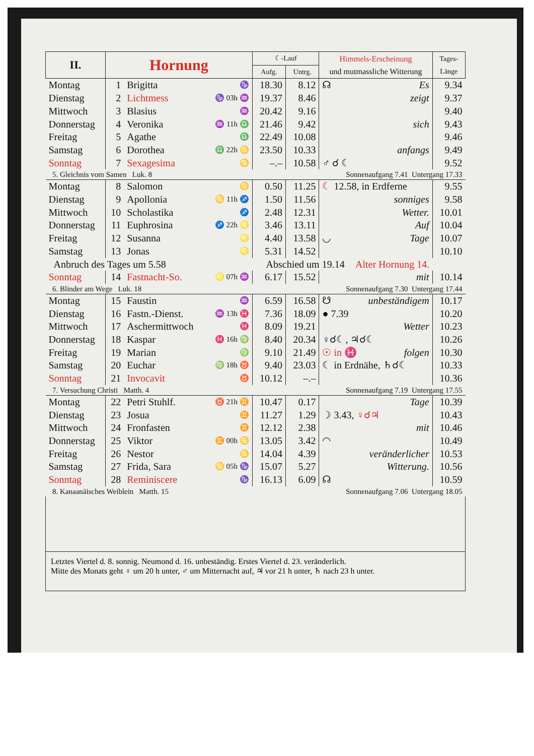| II. | Hornung | | | ☾-Lauf | | Himmels-Erscheinung und mutmassliche Witterung | Tages- Länge |
| --- | --- | --- | --- | --- | --- | --- | --- |
| | | | | Aufg. | Untrg. | | |
| Montag | 1 | Brigitta | ♑ | 18.30 | 8.12 | ☊ Es | 9.34 |
| Dienstag | 2 | Lichtmess | ♑ 03h ♒ | 19.37 | 8.46 | zeigt | 9.37 |
| Mittwoch | 3 | Blasius | ♒ | 20.42 | 9.16 | | 9.40 |
| Donnerstag | 4 | Veronika | ♒ 11h ♎ | 21.46 | 9.42 | sich | 9.43 |
| Freitag | 5 | Agathe | ♎ | 22.49 | 10.08 | | 9.46 |
| Samstag | 6 | Dorothea | ♎ 22h ♋ | 23.50 | 10.33 | anfangs | 9.49 |
| Sonntag | 7 | Sexagesima | ♋ | –.– | 10.58 | ♂ ☌ ☾ | 9.52 |
| 5. Gleichnis vom Samen Luk. 8 | | | | Sonnenaufgang 7.41 Untergang 17.33 | | | |
| Montag | 8 | Salomon | ♋ | 0.50 | 11.25 | ☾ 12.58, in Erdferne | 9.55 |
| Dienstag | 9 | Apollonia | ♋ 11h ♐ | 1.50 | 11.56 | sonniges | 9.58 |
| Mittwoch | 10 | Scholastika | ♐ | 2.48 | 12.31 | Wetter. | 10.01 |
| Donnerstag | 11 | Euphrosina | ♐ 22h ♌ | 3.46 | 13.11 | Auf | 10.04 |
| Freitag | 12 | Susanna | ♌ | 4.40 | 13.58 | ◡ Tage | 10.07 |
| Samstag | 13 | Jonas | ♌ | 5.31 | 14.52 | | 10.10 |
| Anbruch des Tages um 5.58 | | | | Abschied um 19.14 Alter Hornung 14. | | | |
| Sonntag | 14 | Fastnacht-So. | ♌ 07h ♒ | 6.17 | 15.52 | mit | 10.14 |
| 6. Blinder am Wege Luk. 18 | | | | Sonnenaufgang 7.30 Untergang 17.44 | | | |
| Montag | 15 | Faustin | ♒ | 6.59 | 16.58 | ☋ unbeständigem | 10.17 |
| Dienstag | 16 | Fastn.-Dienst. | ♒ 13h ♓ | 7.36 | 18.09 | ● 7.39 | 10.20 |
| Mittwoch | 17 | Aschermittwoch | ♓ | 8.09 | 19.21 | Wetter | 10.23 |
| Donnerstag | 18 | Kaspar | ♓ 16h ♍ | 8.40 | 20.34 | ♀☌☾, ♃☌☾ | 10.26 |
| Freitag | 19 | Marian | ♍ | 9.10 | 21.49 | ☉ in ♓ folgen | 10.30 |
| Samstag | 20 | Euchar | ♍ 18h ♉ | 9.40 | 23.03 | ☾ in Erdnähe, ♄☌☾ | 10.33 |
| Sonntag | 21 | Invocavit | ♉ | 10.12 | –.– | | 10.36 |
| 7. Versuchung Christi Matth. 4 | | | | Sonnenaufgang 7.19 Untergang 17.55 | | | |
| Montag | 22 | Petri Stuhlf. | ♉ 21h ♊ | 10.47 | 0.17 | Tage | 10.39 |
| Dienstag | 23 | Josua | ♊ | 11.27 | 1.29 | ☽ 3.43, ♀☌♃ | 10.43 |
| Mittwoch | 24 | Fronfasten | ♊ | 12.12 | 2.38 | mit | 10.46 |
| Donnerstag | 25 | Viktor | ♊ 00h ♋ | 13.05 | 3.42 | ◠ | 10.49 |
| Freitag | 26 | Nestor | ♋ | 14.04 | 4.39 | veränderlicher | 10.53 |
| Samstag | 27 | Frida, Sara | ♋ 05h ♑ | 15.07 | 5.27 | Witterung. | 10.56 |
| Sonntag | 28 | Reminiscere | ♑ | 16.13 | 6.09 | ☊ | 10.59 |
| 8. Kanaanäisches Weiblein Matth. 15 | | | | Sonnenaufgang 7.06 Untergang 18.05 | | | |
Letztes Viertel d. 8. sonnig. Neumond d. 16. unbeständig. Erstes Viertel d. 23. veränderlich.
Mitte des Monats geht ♀ um 20 h unter, ♂ um Mitternacht auf, ♃ vor 21 h unter, ♄ nach 23 h unter.